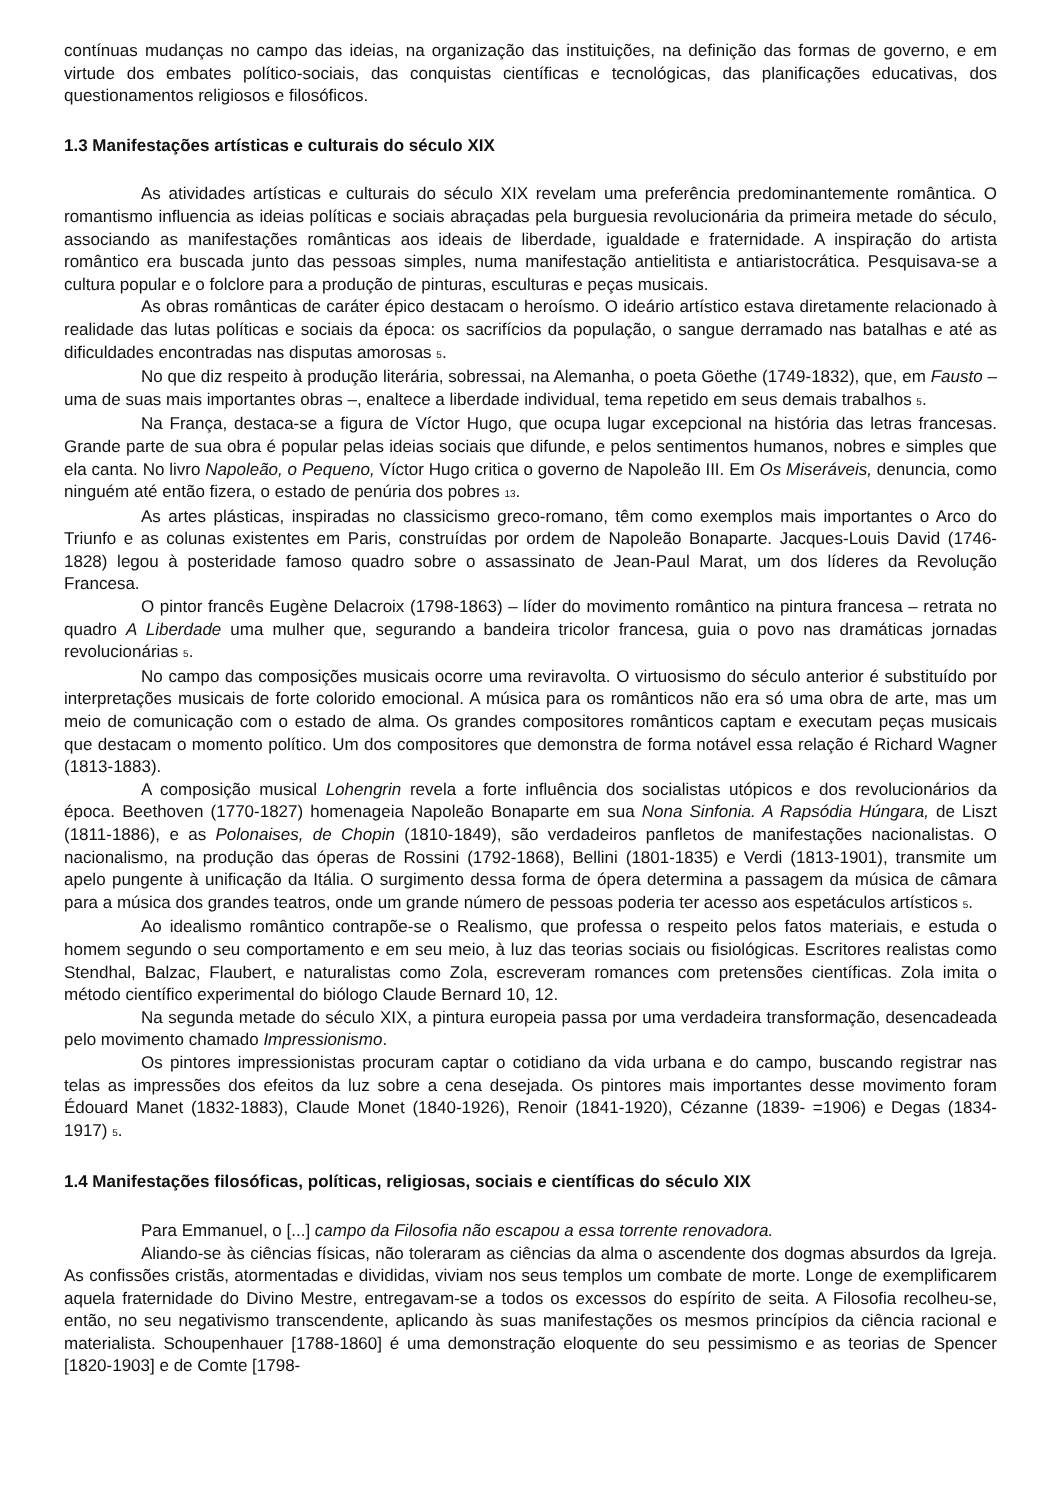contínuas mudanças no campo das ideias, na organização das instituições, na definição das formas de governo, e em virtude dos embates político-sociais, das conquistas científicas e tecnológicas, das planificações educativas, dos questionamentos religiosos e filosóficos.
1.3 Manifestações artísticas e culturais do século XIX
As atividades artísticas e culturais do século XIX revelam uma preferência predominantemente romântica. O romantismo influencia as ideias políticas e sociais abraçadas pela burguesia revolucionária da primeira metade do século, associando as manifestações românticas aos ideais de liberdade, igualdade e fraternidade. A inspiração do artista romântico era buscada junto das pessoas simples, numa manifestação antielitista e antiaristocrática. Pesquisava-se a cultura popular e o folclore para a produção de pinturas, esculturas e peças musicais.
As obras românticas de caráter épico destacam o heroísmo. O ideário artístico estava diretamente relacionado à realidade das lutas políticas e sociais da época: os sacrifícios da população, o sangue derramado nas batalhas e até as dificuldades encontradas nas disputas amorosas <sub>5</sub>.
No que diz respeito à produção literária, sobressai, na Alemanha, o poeta Göethe (1749-1832), que, em Fausto – uma de suas mais importantes obras –, enaltece a liberdade individual, tema repetido em seus demais trabalhos <sub>5</sub>.
Na França, destaca-se a figura de Víctor Hugo, que ocupa lugar excepcional na história das letras francesas. Grande parte de sua obra é popular pelas ideias sociais que difunde, e pelos sentimentos humanos, nobres e simples que ela canta. No livro Napoleão, o Pequeno, Víctor Hugo critica o governo de Napoleão III. Em Os Miseráveis, denuncia, como ninguém até então fizera, o estado de penúria dos pobres <sub>13</sub>.
As artes plásticas, inspiradas no classicismo greco-romano, têm como exemplos mais importantes o Arco do Triunfo e as colunas existentes em Paris, construídas por ordem de Napoleão Bonaparte. Jacques-Louis David (1746-1828) legou à posteridade famoso quadro sobre o assassinato de Jean-Paul Marat, um dos líderes da Revolução Francesa.
O pintor francês Eugène Delacroix (1798-1863) – líder do movimento romântico na pintura francesa – retrata no quadro A Liberdade uma mulher que, segurando a bandeira tricolor francesa, guia o povo nas dramáticas jornadas revolucionárias <sub>5</sub>.
No campo das composições musicais ocorre uma reviravolta. O virtuosismo do século anterior é substituído por interpretações musicais de forte colorido emocional. A música para os românticos não era só uma obra de arte, mas um meio de comunicação com o estado de alma. Os grandes compositores românticos captam e executam peças musicais que destacam o momento político. Um dos compositores que demonstra de forma notável essa relação é Richard Wagner (1813-1883).
A composição musical Lohengrin revela a forte influência dos socialistas utópicos e dos revolucionários da época. Beethoven (1770-1827) homenageia Napoleão Bonaparte em sua Nona Sinfonia. A Rapsódia Húngara, de Liszt (1811-1886), e as Polonaises, de Chopin (1810-1849), são verdadeiros panfletos de manifestações nacionalistas. O nacionalismo, na produção das óperas de Rossini (1792-1868), Bellini (1801-1835) e Verdi (1813-1901), transmite um apelo pungente à unificação da Itália. O surgimento dessa forma de ópera determina a passagem da música de câmara para a música dos grandes teatros, onde um grande número de pessoas poderia ter acesso aos espetáculos artísticos <sub>5</sub>.
Ao idealismo romântico contrapõe-se o Realismo, que professa o respeito pelos fatos materiais, e estuda o homem segundo o seu comportamento e em seu meio, à luz das teorias sociais ou fisiológicas. Escritores realistas como Stendhal, Balzac, Flaubert, e naturalistas como Zola, escreveram romances com pretensões científicas. Zola imita o método científico experimental do biólogo Claude Bernard 10, 12.
Na segunda metade do século XIX, a pintura europeia passa por uma verdadeira transformação, desencadeada pelo movimento chamado Impressionismo.
Os pintores impressionistas procuram captar o cotidiano da vida urbana e do campo, buscando registrar nas telas as impressões dos efeitos da luz sobre a cena desejada. Os pintores mais importantes desse movimento foram Édouard Manet (1832-1883), Claude Monet (1840-1926), Renoir (1841-1920), Cézanne (1839- =1906) e Degas (1834-1917) <sub>5</sub>.
1.4 Manifestações filosóficas, políticas, religiosas, sociais e científicas do século XIX
Para Emmanuel, o [...] campo da Filosofia não escapou a essa torrente renovadora.
Aliando-se às ciências físicas, não toleraram as ciências da alma o ascendente dos dogmas absurdos da Igreja. As confissões cristãs, atormentadas e divididas, viviam nos seus templos um combate de morte. Longe de exemplificarem aquela fraternidade do Divino Mestre, entregavam-se a todos os excessos do espírito de seita. A Filosofia recolheu-se, então, no seu negativismo transcendente, aplicando às suas manifestações os mesmos princípios da ciência racional e materialista. Schoupenhauer [1788-1860] é uma demonstração eloquente do seu pessimismo e as teorias de Spencer [1820-1903] e de Comte [1798-